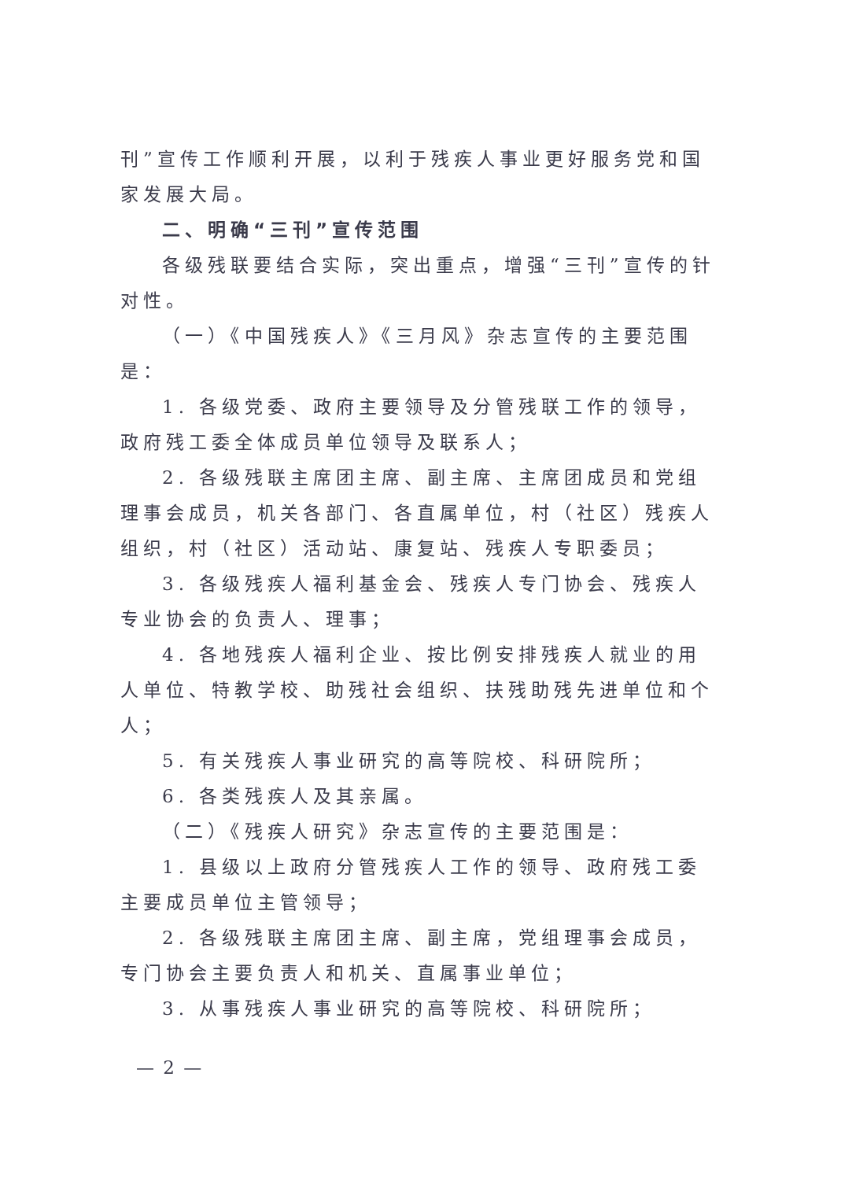刊”宣传工作顺利开展，以利于残疾人事业更好服务党和国家发展大局。
二、明确“三刊”宣传范围
各级残联要结合实际，突出重点，增强“三刊”宣传的针对性。
（一）《中国残疾人》《三月风》杂志宣传的主要范围是：
1. 各级党委、政府主要领导及分管残联工作的领导，政府残工委全体成员单位领导及联系人；
2. 各级残联主席团主席、副主席、主席团成员和党组理事会成员，机关各部门、各直属单位，村（社区）残疾人组织，村（社区）活动站、康复站、残疾人专职委员；
3. 各级残疾人福利基金会、残疾人专门协会、残疾人专业协会的负责人、理事；
4. 各地残疾人福利企业、按比例安排残疾人就业的用人单位、特教学校、助残社会组织、扶残助残先进单位和个人；
5. 有关残疾人事业研究的高等院校、科研院所；
6. 各类残疾人及其亲属。
（二）《残疾人研究》杂志宣传的主要范围是：
1. 县级以上政府分管残疾人工作的领导、政府残工委主要成员单位主管领导；
2. 各级残联主席团主席、副主席，党组理事会成员，专门协会主要负责人和机关、直属事业单位；
3. 从事残疾人事业研究的高等院校、科研院所；
— 2 —